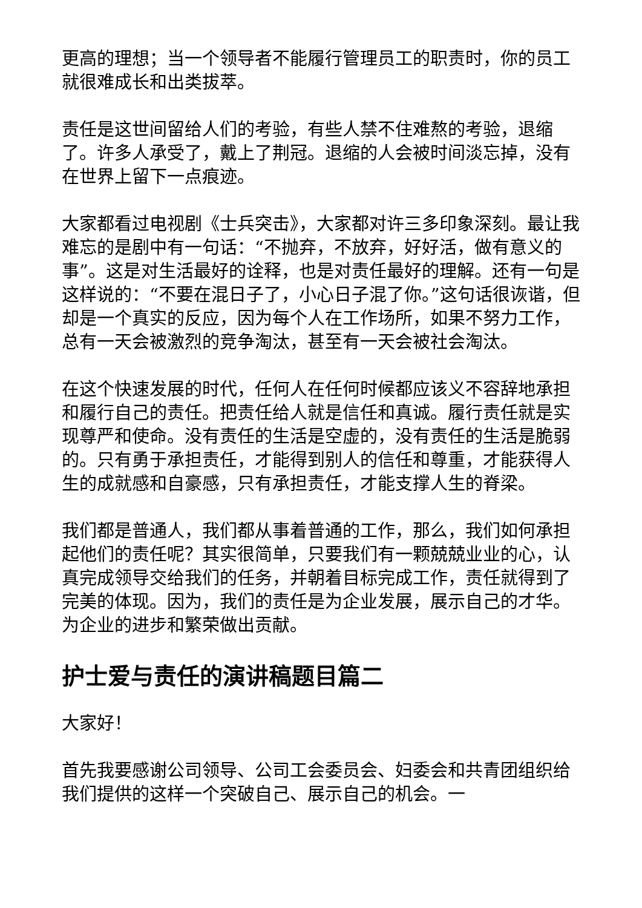更高的理想；当一个领导者不能履行管理员工的职责时，你的员工就很难成长和出类拔萃。
责任是这世间留给人们的考验，有些人禁不住难熬的考验，退缩了。许多人承受了，戴上了荆冠。退缩的人会被时间淡忘掉，没有在世界上留下一点痕迹。
大家都看过电视剧《士兵突击》，大家都对许三多印象深刻。最让我难忘的是剧中有一句话：“不抛弃，不放弃，好好活，做有意义的事”。这是对生活最好的诠释，也是对责任最好的理解。还有一句是这样说的：“不要在混日子了，小心日子混了你。”这句话很诙谐，但却是一个真实的反应，因为每个人在工作场所，如果不努力工作，总有一天会被激烈的竞争淘汰，甚至有一天会被社会淘汰。
在这个快速发展的时代，任何人在任何时候都应该义不容辞地承担和履行自己的责任。把责任给人就是信任和真诚。履行责任就是实现尊严和使命。没有责任的生活是空虚的，没有责任的生活是脆弱的。只有勇于承担责任，才能得到别人的信任和尊重，才能获得人生的成就感和自豪感，只有承担责任，才能支撑人生的脊梁。
我们都是普通人，我们都从事着普通的工作，那么，我们如何承担起他们的责任呢？其实很简单，只要我们有一颗兢兢业业的心，认真完成领导交给我们的任务，并朝着目标完成工作，责任就得到了完美的体现。因为，我们的责任是为企业发展，展示自己的才华。为企业的进步和繁荣做出贡献。
护士爱与责任的演讲稿题目篇二
大家好！
首先我要感谢公司领导、公司工会委员会、妇委会和共青团组织给我们提供的这样一个突破自己、展示自己的机会。一